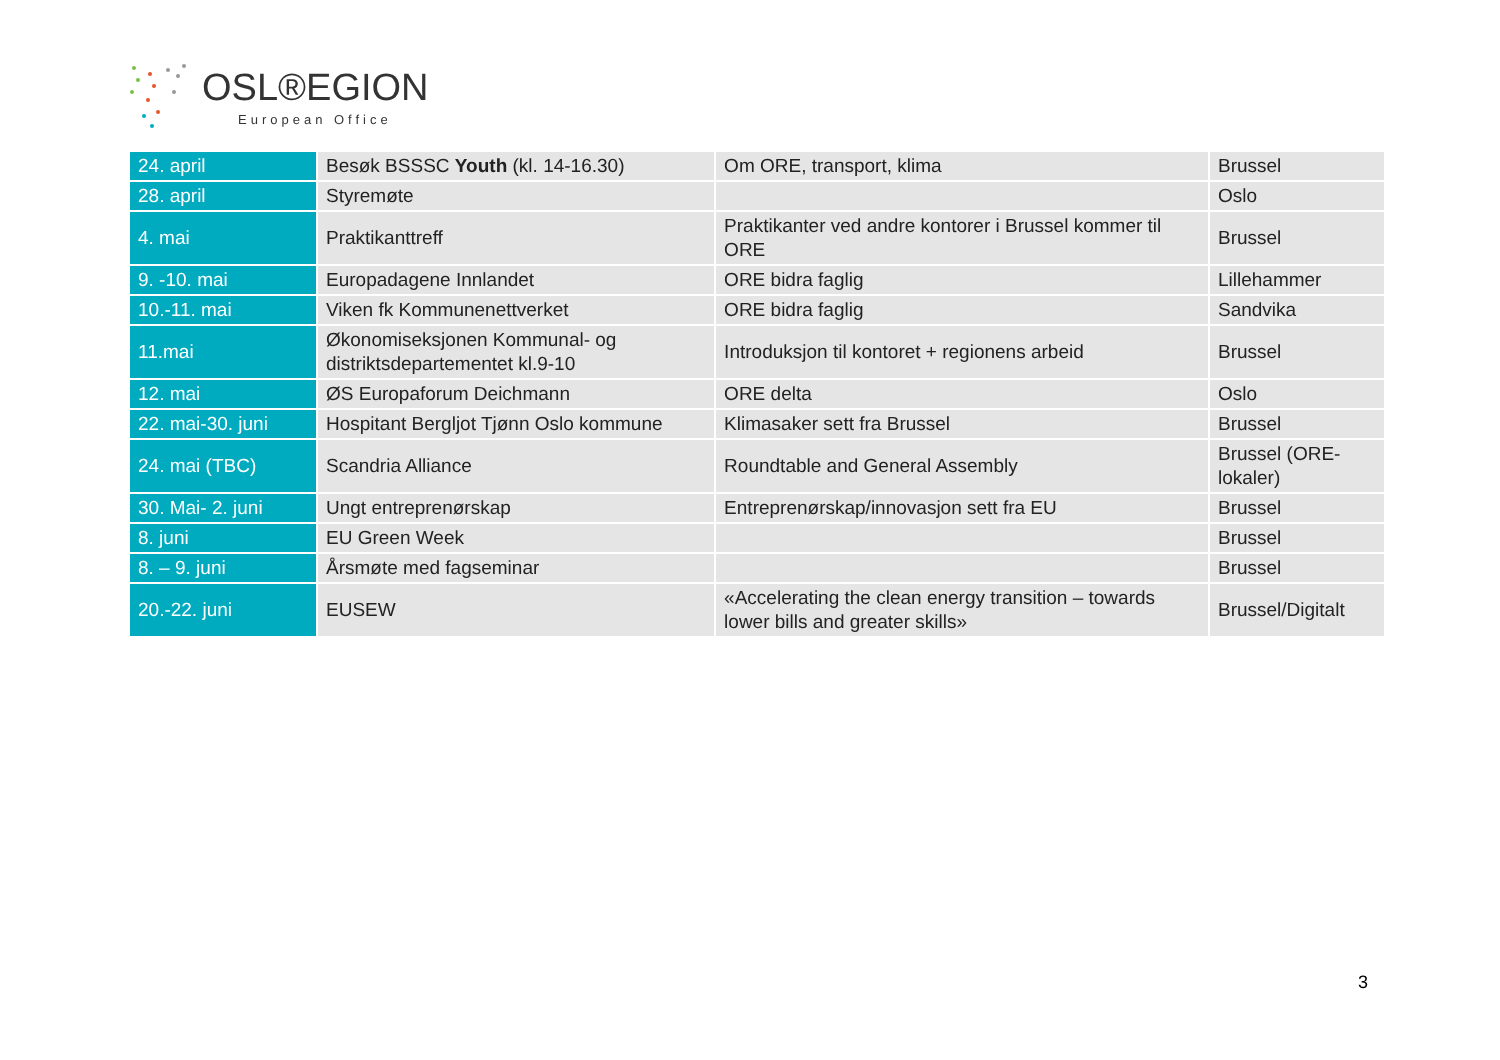OSL®EGION
European Office
| 24. april | Besøk BSSSC Youth (kl. 14-16.30) | Om ORE, transport, klima | Brussel |
| 28. april | Styremøte | | Oslo |
| 4. mai | Praktikanttreff | Praktikanter ved andre kontorer i Brussel kommer til ORE | Brussel |
| 9. -10. mai | Europadagene Innlandet | ORE bidra faglig | Lillehammer |
| 10.-11. mai | Viken fk Kommunenettverket | ORE bidra faglig | Sandvika |
| 11.mai | Økonomiseksjonen Kommunal- og distriktsdepartementet kl.9-10 | Introduksjon til kontoret + regionens arbeid | Brussel |
| 12. mai | ØS Europaforum Deichmann | ORE delta | Oslo |
| 22. mai-30. juni | Hospitant Bergljot Tjønn Oslo kommune | Klimasaker sett fra Brussel | Brussel |
| 24. mai (TBC) | Scandria Alliance | Roundtable and General Assembly | Brussel (ORE-lokaler) |
| 30. Mai- 2. juni | Ungt entreprenørskap | Entreprenørskap/innovasjon sett fra EU | Brussel |
| 8. juni | EU Green Week | | Brussel |
| 8. – 9. juni | Årsmøte med fagseminar | | Brussel |
| 20.-22. juni | EUSEW | «Accelerating the clean energy transition – towards lower bills and greater skills» | Brussel/Digitalt |
3